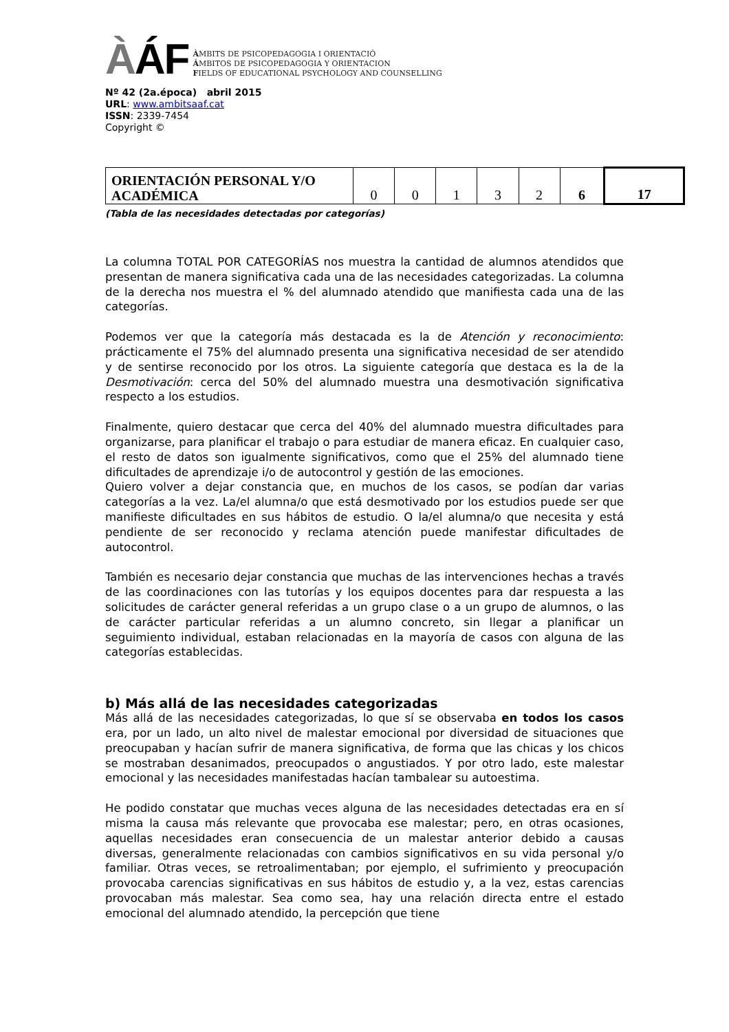ÀÁF
ÀMBITS DE PSICOPEDAGOGIA I ORIENTACIÓ
ÁMBITOS DE PSICOPEDAGOGIA Y ORIENTACION
FIELDS OF EDUCATIONAL PSYCHOLOGY AND COUNSELLING
Nº 42 (2a.época) abril 2015
URL: www.ambitsaaf.cat
ISSN: 2339-7454
Copyright ©
| ORIENTACIÓN PERSONAL Y/O ACADÉMICA | 0 | 0 | 1 | 3 | 2 | 6 | 17 |
(Tabla de las necesidades detectadas por categorías)
La columna TOTAL POR CATEGORÍAS nos muestra la cantidad de alumnos atendidos que presentan de manera significativa cada una de las necesidades categorizadas. La columna de la derecha nos muestra el % del alumnado atendido que manifiesta cada una de las categorías.
Podemos ver que la categoría más destacada es la de Atención y reconocimiento: prácticamente el 75% del alumnado presenta una significativa necesidad de ser atendido y de sentirse reconocido por los otros. La siguiente categoría que destaca es la de la Desmotivación: cerca del 50% del alumnado muestra una desmotivación significativa respecto a los estudios.
Finalmente, quiero destacar que cerca del 40% del alumnado muestra dificultades para organizarse, para planificar el trabajo o para estudiar de manera eficaz. En cualquier caso, el resto de datos son igualmente significativos, como que el 25% del alumnado tiene dificultades de aprendizaje i/o de autocontrol y gestión de las emociones.
Quiero volver a dejar constancia que, en muchos de los casos, se podían dar varias categorías a la vez. La/el alumna/o que está desmotivado por los estudios puede ser que manifieste dificultades en sus hábitos de estudio. O la/el alumna/o que necesita y está pendiente de ser reconocido y reclama atención puede manifestar dificultades de autocontrol.
También es necesario dejar constancia que muchas de las intervenciones hechas a través de las coordinaciones con las tutorías y los equipos docentes para dar respuesta a las solicitudes de carácter general referidas a un grupo clase o a un grupo de alumnos, o las de carácter particular referidas a un alumno concreto, sin llegar a planificar un seguimiento individual, estaban relacionadas en la mayoría de casos con alguna de las categorías establecidas.
b) Más allá de las necesidades categorizadas
Más allá de las necesidades categorizadas, lo que sí se observaba en todos los casos era, por un lado, un alto nivel de malestar emocional por diversidad de situaciones que preocupaban y hacían sufrir de manera significativa, de forma que las chicas y los chicos se mostraban desanimados, preocupados o angustiados. Y por otro lado, este malestar emocional y las necesidades manifestadas hacían tambalear su autoestima.
He podido constatar que muchas veces alguna de las necesidades detectadas era en sí misma la causa más relevante que provocaba ese malestar; pero, en otras ocasiones, aquellas necesidades eran consecuencia de un malestar anterior debido a causas diversas, generalmente relacionadas con cambios significativos en su vida personal y/o familiar. Otras veces, se retroalimentaban; por ejemplo, el sufrimiento y preocupación provocaba carencias significativas en sus hábitos de estudio y, a la vez, estas carencias provocaban más malestar. Sea como sea, hay una relación directa entre el estado emocional del alumnado atendido, la percepción que tiene